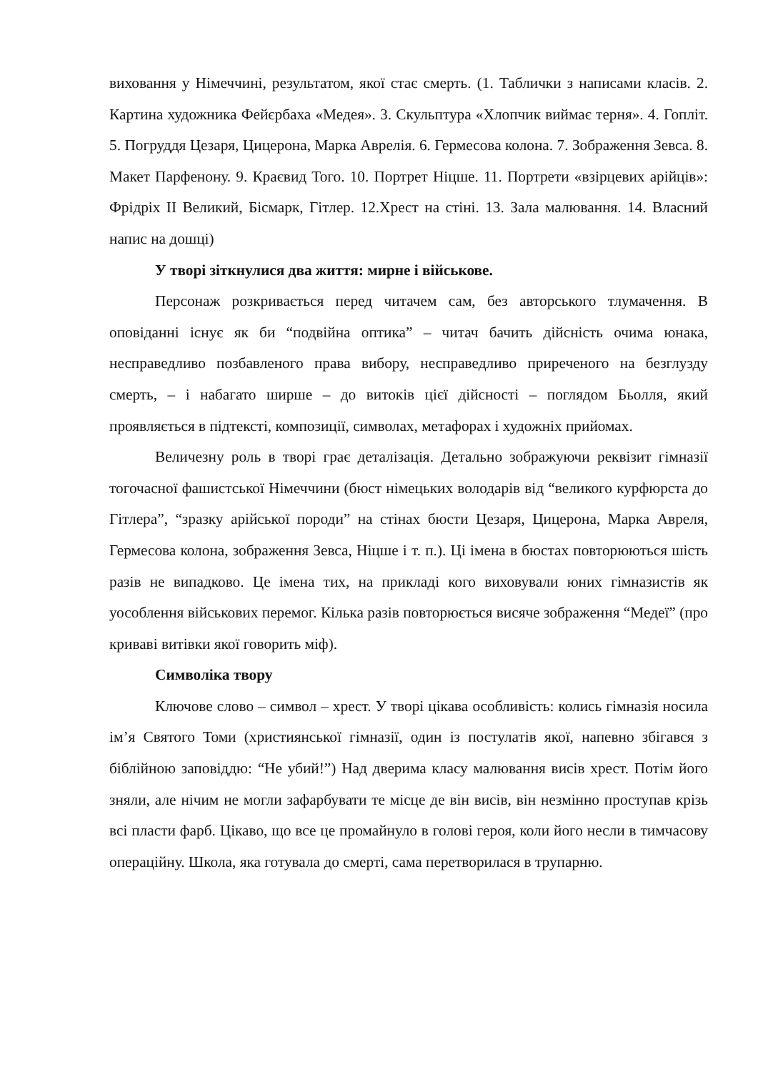виховання у Німеччині, результатом, якої стає смерть. (1. Таблички з написами класів. 2. Картина художника Фейєрбаха «Медея». 3. Скульптура «Хлопчик виймає терня». 4. Гопліт. 5. Погруддя Цезаря, Цицерона, Марка Аврелія. 6. Гермесова колона. 7. Зображення Зевса. 8. Макет Парфенону. 9. Краєвид Того. 10. Портрет Ніцше. 11. Портрети «взірцевих арійців»: Фрідріх ІІ Великий, Бісмарк, Гітлер. 12.Хрест на стіні. 13. Зала малювання. 14. Власний напис на дошці)
У творі зіткнулися два життя: мирне і військове.
Персонаж розкривається перед читачем сам, без авторського тлумачення. В оповіданні існує як би “подвійна оптика” – читач бачить дійсність очима юнака, несправедливо позбавленого права вибору, несправедливо приреченого на безглузду смерть, – і набагато ширше – до витоків цієї дійсності – поглядом Бьолля, який проявляється в підтексті, композиції, символах, метафорах і художніх прийомах.
Величезну роль в творі грає деталізація. Детально зображуючи реквізит гімназії тогочасної фашистської Німеччини (бюст німецьких володарів від “великого курфюрста до Гітлера”, “зразку арійської породи” на стінах бюсти Цезаря, Цицерона, Марка Авреля, Гермесова колона, зображення Зевса, Ніцше і т. п.). Ці імена в бюстах повторюються шість разів не випадково. Це імена тих, на прикладі кого виховували юних гімназистів як уособлення військових перемог. Кілька разів повторюється висяче зображення “Медеї” (про криваві витівки якої говорить міф).
Символіка твору
Ключове слово – символ – хрест. У творі цікава особливість: колись гімназія носила ім’я Святого Томи (християнської гімназії, один із постулатів якої, напевно збігався з біблійною заповіддю: “Не убий!”) Над дверима класу малювання висів хрест. Потім його зняли, але нічим не могли зафарбувати те місце де він висів, він незмінно проступав крізь всі пласти фарб. Цікаво, що все це промайнуло в голові героя, коли його несли в тимчасову операційну. Школа, яка готувала до смерті, сама перетворилася в трупарню.